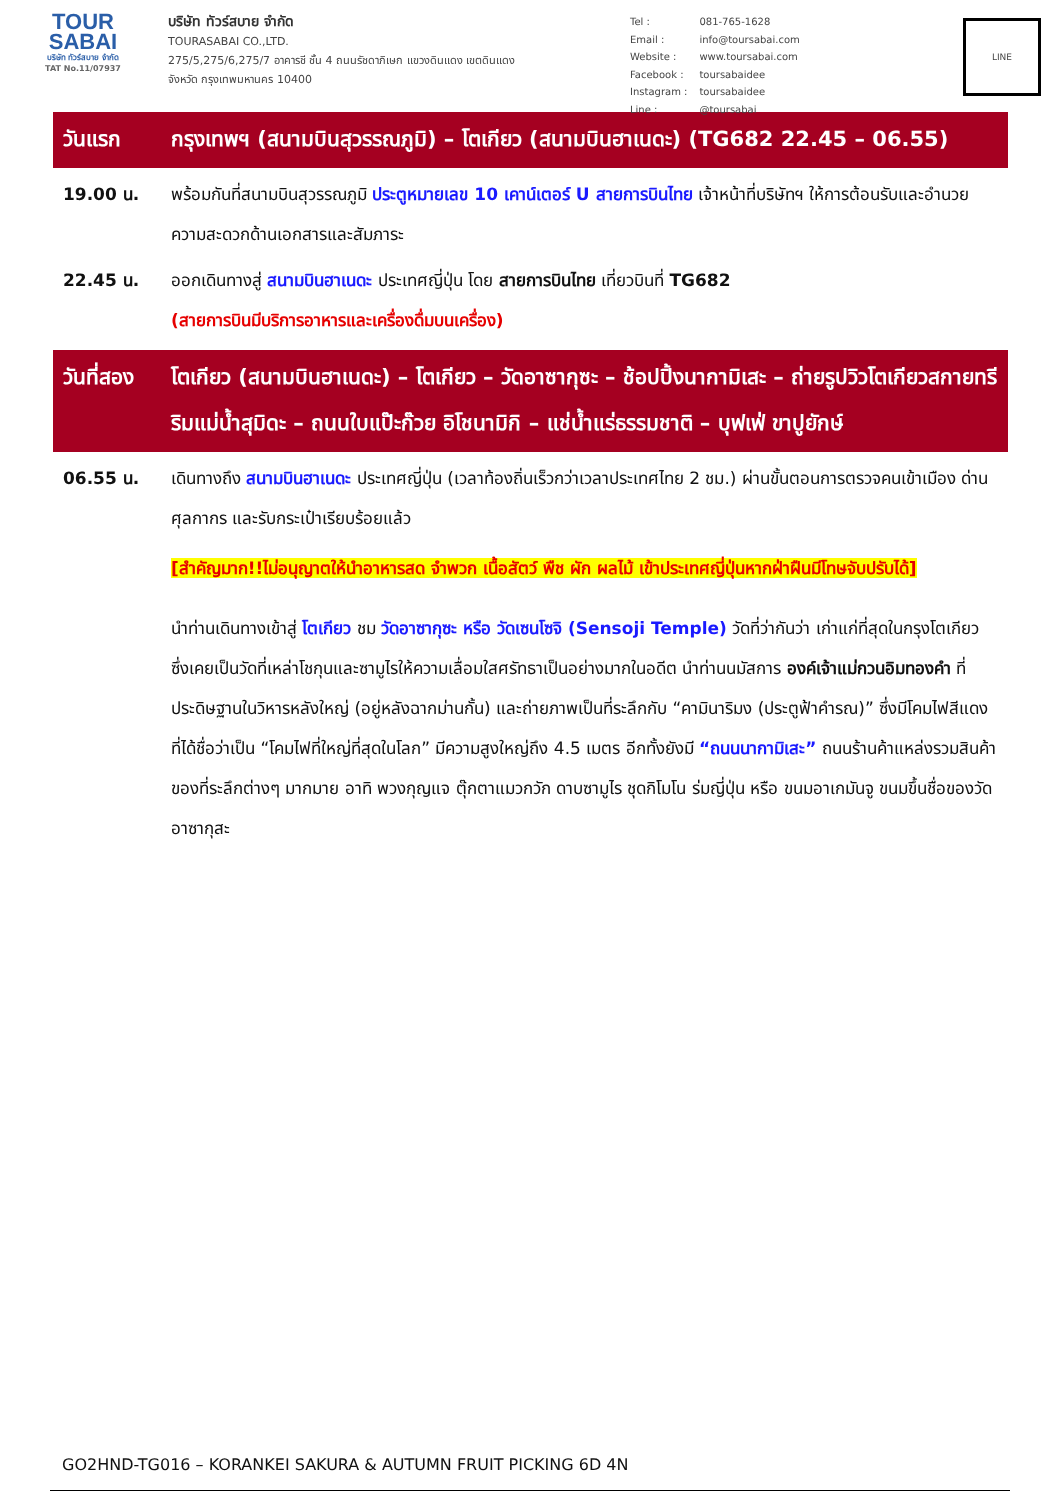TOUR
SABAI
บริษัท ทัวร์สบาย จำกัด
TAT No.11/07937
บริษัท ทัวร์สบาย จำกัด
TOURASABAI CO.,LTD.
275/5,275/6,275/7 อาคารชี ชั้น 4 ถนนรัชดาภิเษก แขวงดินแดง เขตดินแดง
จังหวัด กรุงเทพมหานคร 10400
| Tel : | 081-765-1628 |
| Email : | info@toursabai.com |
| Website : | www.toursabai.com |
| Facebook : | toursabaidee |
| Instagram : | toursabaidee |
| Line : | @toursabai |
LINE
วันแรก กรุงเทพฯ (สนามบินสุวรรณภูมิ) – โตเกียว (สนามบินฮาเนดะ) (TG682 22.45 – 06.55)
19.00 น. พร้อมกันที่สนามบินสุวรรณภูมิ ประตูหมายเลข 10 เคาน์เตอร์ U สายการบินไทย เจ้าหน้าที่บริษัทฯ ให้การต้อนรับและอำนวยความสะดวกด้านเอกสารและสัมภาระ
22.45 น. ออกเดินทางสู่ สนามบินฮาเนดะ ประเทศญี่ปุ่น โดย สายการบินไทย เที่ยวบินที่ TG682
(สายการบินมีบริการอาหารและเครื่องดื่มบนเครื่อง)
วันที่สอง
โตเกียว (สนามบินฮาเนดะ) – โตเกียว – วัดอาซากุซะ – ช้อปปิ้งนากามิเสะ – ถ่ายรูปวิวโตเกียวสกายทรี ริมแม่น้ำสุมิดะ – ถนนใบแป๊ะก๊วย อิโชนามิกิ – แช่น้ำแร่ธรรมชาติ – บุฟเฟ่ ขาปูยักษ์
06.55 น. เดินทางถึง สนามบินฮาเนดะ ประเทศญี่ปุ่น (เวลาท้องถิ่นเร็วกว่าเวลาประเทศไทย 2 ชม.) ผ่านขั้นตอนการตรวจคนเข้าเมือง ด่านศุลกากร และรับกระเป๋าเรียบร้อยแล้ว
[สำคัญมาก!!ไม่อนุญาตให้นำอาหารสด จำพวก เนื้อสัตว์ พืช ผัก ผลไม้ เข้าประเทศญี่ปุ่นหากฝ่าฝืนมีโทษจับปรับได้]
นำท่านเดินทางเข้าสู่ โตเกียว ชม วัดอาซากุซะ หรือ วัดเซนโซจิ (Sensoji Temple) วัดที่ว่ากันว่า เก่าแก่ที่สุดในกรุงโตเกียว ซึ่งเคยเป็นวัดที่เหล่าโชกุนและซามูไรให้ความเลื่อมใสศรัทธาเป็นอย่างมากในอดีต นำท่านนมัสการ องค์เจ้าแม่กวนอิมทองคำ ที่ประดิษฐานในวิหารหลังใหญ่ (อยู่หลังฉากม่านกั้น) และถ่ายภาพเป็นที่ระลึกกับ “คามินาริมง (ประตูฟ้าคำรณ)” ซึ่งมีโคมไฟสีแดงที่ได้ชื่อว่าเป็น “โคมไฟที่ใหญ่ที่สุดในโลก” มีความสูงใหญ่ถึง 4.5 เมตร อีกทั้งยังมี “ถนนนากามิเสะ” ถนนร้านค้าแหล่งรวมสินค้าของที่ระลึกต่างๆ มากมาย อาทิ พวงกุญแจ ตุ๊กตาแมวกวัก ดาบซามูไร ชุดกิโมโน ร่มญี่ปุ่น หรือ ขนมอาเกมันจู ขนมขึ้นชื่อของวัดอาซากุสะ
GO2HND-TG016 – KORANKEI SAKURA & AUTUMN FRUIT PICKING 6D 4N